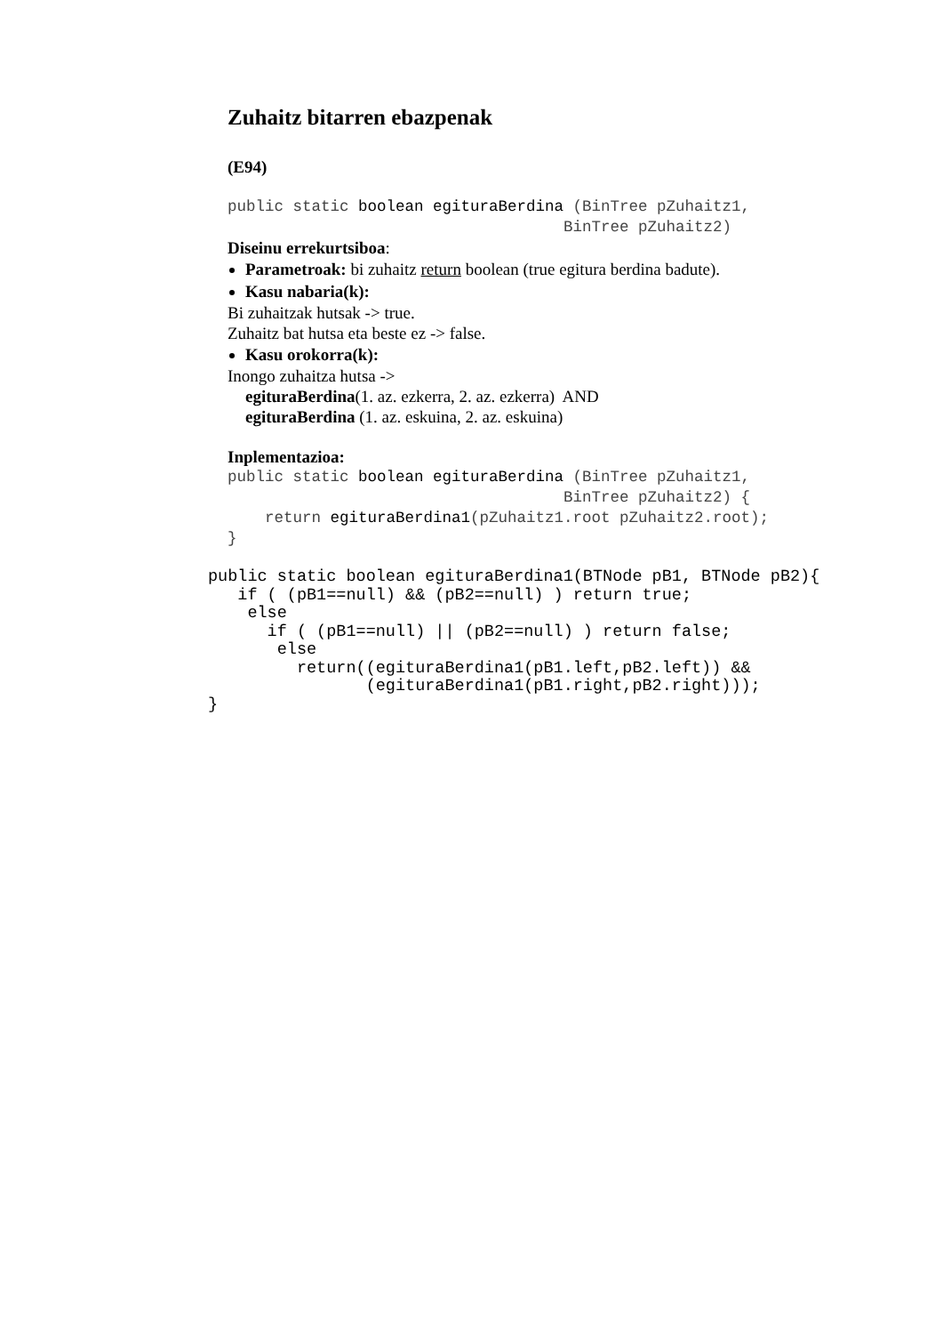Zuhaitz bitarren ebazpenak
(E94)
public static boolean egituraBerdina (BinTree pZuhaitz1,
                                    BinTree pZuhaitz2)
Diseinu errekurtsiboa:
Parametroak: bi zuhaitz return boolean (true egitura berdina badute).
Kasu nabaria(k):
Bi zuhaitzak hutsak -> true.
Zuhaitz bat hutsa eta beste ez -> false.
Kasu orokorra(k):
Inongo zuhaitza hutsa ->
egituraBerdina(1. az. ezkerra, 2. az. ezkerra) AND
egituraBerdina (1. az. eskuina, 2. az. eskuina)
Inplementazioa:
public static boolean egituraBerdina (BinTree pZuhaitz1,
                                    BinTree pZuhaitz2) {
    return egituraBerdina1(pZuhaitz1.root pZuhaitz2.root);
}
public static boolean egituraBerdina1(BTNode pB1, BTNode pB2){
   if ( (pB1==null) && (pB2==null) ) return true;
    else
      if ( (pB1==null) || (pB2==null) ) return false;
       else
         return((egituraBerdina1(pB1.left,pB2.left)) &&
                (egituraBerdina1(pB1.right,pB2.right)));
}